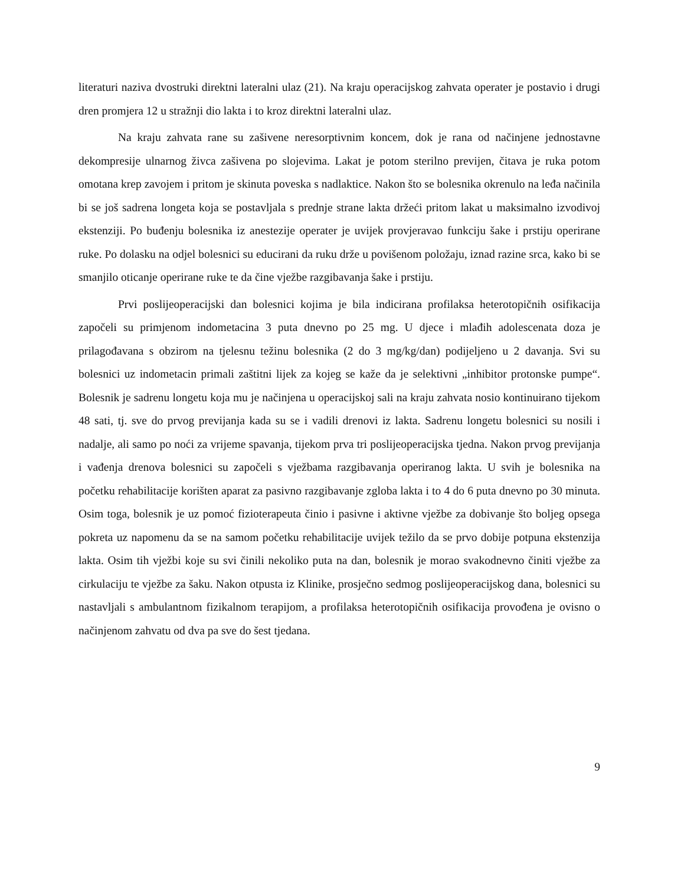literaturi naziva dvostruki direktni lateralni ulaz (21). Na kraju operacijskog zahvata operater je postavio i drugi dren promjera 12 u stražnji dio lakta i to kroz direktni lateralni ulaz.
Na kraju zahvata rane su zašivene neresorptivnim koncem, dok je rana od načinjene jednostavne dekompresije ulnarnog živca zašivena po slojevima. Lakat je potom sterilno previjen, čitava je ruka potom omotana krep zavojem i pritom je skinuta poveska s nadlaktice. Nakon što se bolesnika okrenulo na leđa načinila bi se još sadrena longeta koja se postavljala s prednje strane lakta držeći pritom lakat u maksimalno izvodivoj ekstenziji. Po buđenju bolesnika iz anestezije operater je uvijek provjeravao funkciju šake i prstiju operirane ruke. Po dolasku na odjel bolesnici su educirani da ruku drže u povišenom položaju, iznad razine srca, kako bi se smanjilo oticanje operirane ruke te da čine vježbe razgibavanja šake i prstiju.
Prvi poslijeoperacijski dan bolesnici kojima je bila indicirana profilaksa heterotopičnih osifikacija započeli su primjenom indometacina 3 puta dnevno po 25 mg. U djece i mlađih adolescenata doza je prilagođavana s obzirom na tjelesnu težinu bolesnika (2 do 3 mg/kg/dan) podijeljeno u 2 davanja. Svi su bolesnici uz indometacin primali zaštitni lijek za kojeg se kaže da je selektivni „inhibitor protonske pumpe“. Bolesnik je sadrenu longetu koja mu je načinjena u operacijskoj sali na kraju zahvata nosio kontinuirano tijekom 48 sati, tj. sve do prvog previjanja kada su se i vadili drenovi iz lakta. Sadrenu longetu bolesnici su nosili i nadalje, ali samo po noći za vrijeme spavanja, tijekom prva tri poslijeoperacijska tjedna. Nakon prvog previjanja i vađenja drenova bolesnici su započeli s vježbama razgibavanja operiranog lakta. U svih je bolesnika na početku rehabilitacije korišten aparat za pasivno razgibavanje zgloba lakta i to 4 do 6 puta dnevno po 30 minuta. Osim toga, bolesnik je uz pomoć fizioterapeuta činio i pasivne i aktivne vježbe za dobivanje što boljeg opsega pokreta uz napomenu da se na samom početku rehabilitacije uvijek težilo da se prvo dobije potpuna ekstenzija lakta. Osim tih vježbi koje su svi činili nekoliko puta na dan, bolesnik je morao svakodnevno činiti vježbe za cirkulaciju te vježbe za šaku. Nakon otpusta iz Klinike, prosječno sedmog poslijeoperacijskog dana, bolesnici su nastavljali s ambulantnom fizikalnom terapijom, a profilaksa heterotopičnih osifikacija provođena je ovisno o načinjenom zahvatu od dva pa sve do šest tjedana.
9